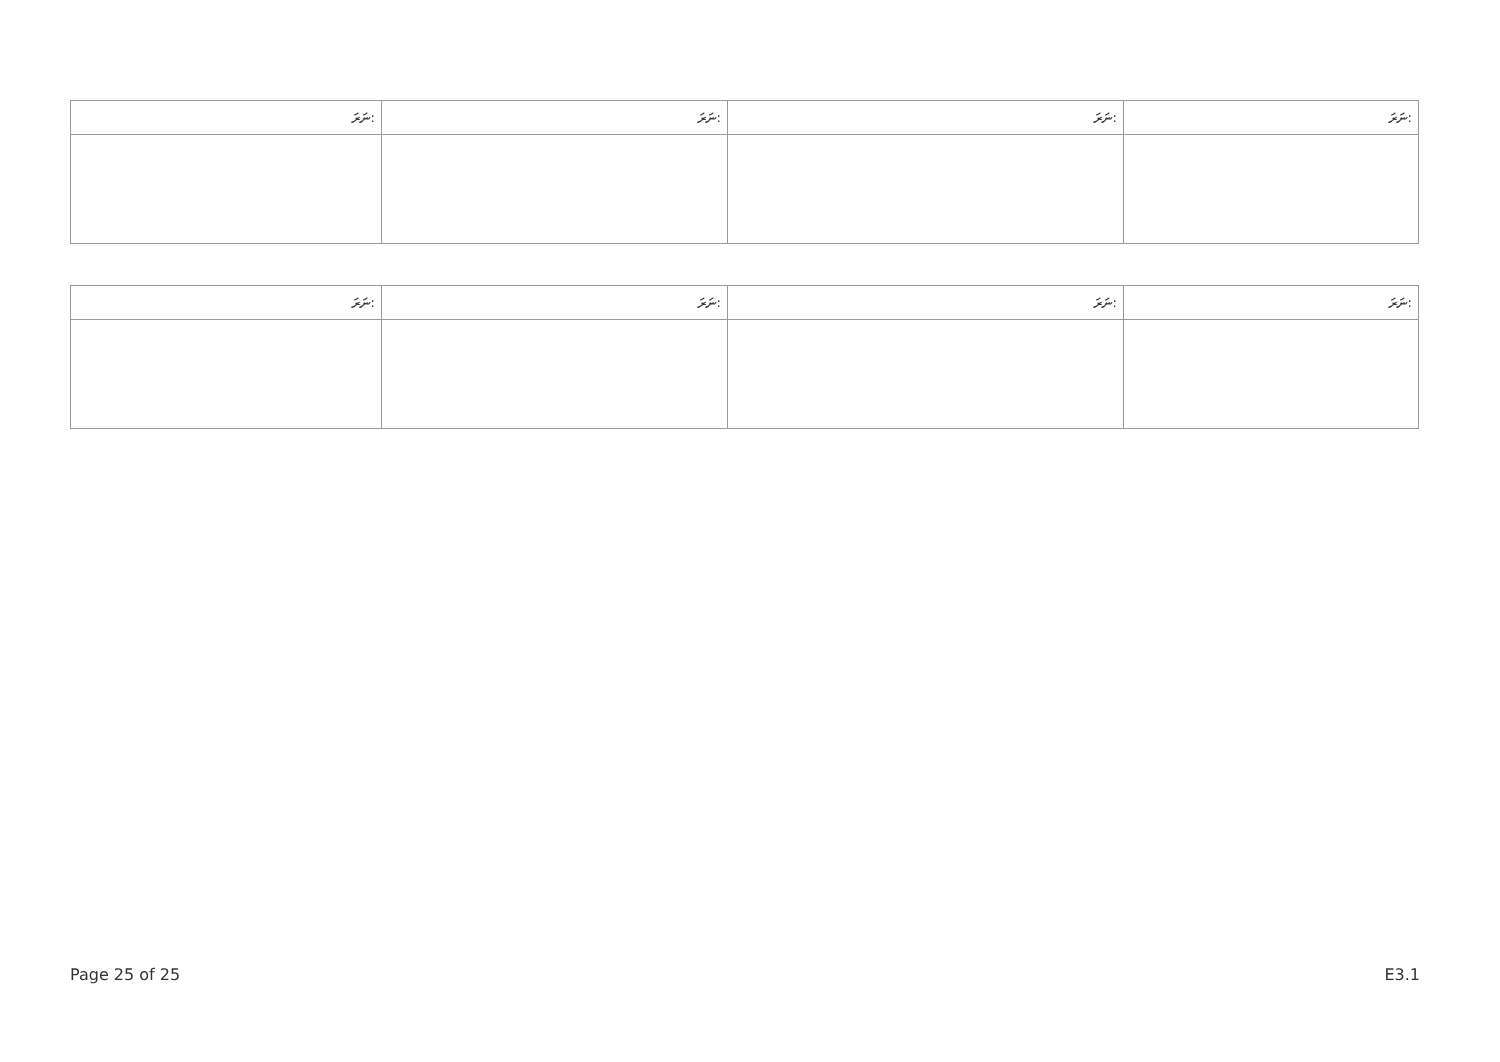| ނަރަ: | ނަރަ: | ނަރަ: | ނަރަ: |
| --- | --- | --- | --- |
| ނަރަ: | ނަރަ: | ނަރަ: | ނަރަ: |
| --- | --- | --- | --- |
Page 25 of 25 E3.1